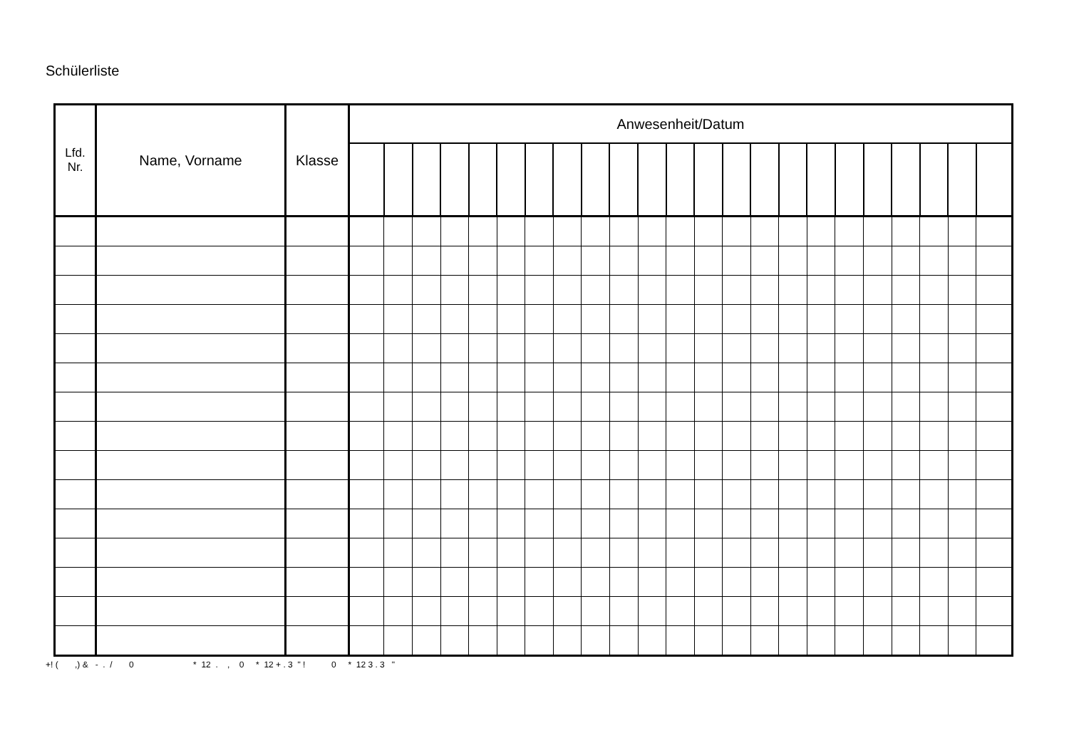Schülerliste
| Lfd. Nr. | Name, Vorname | Klasse | Anwesenheit/Datum | | | | | | | | | | | | | | | | | | | | | | |
| --- | --- | --- | --- | --- | --- | --- | --- | --- | --- | --- | --- | --- | --- | --- | --- | --- | --- | --- | --- | --- | --- | --- | --- | --- | --- |
+! ( ,) & - . / 0 * 12 . , 0 * 12 + . 3 " ! 0 * 12 3 . 3 "